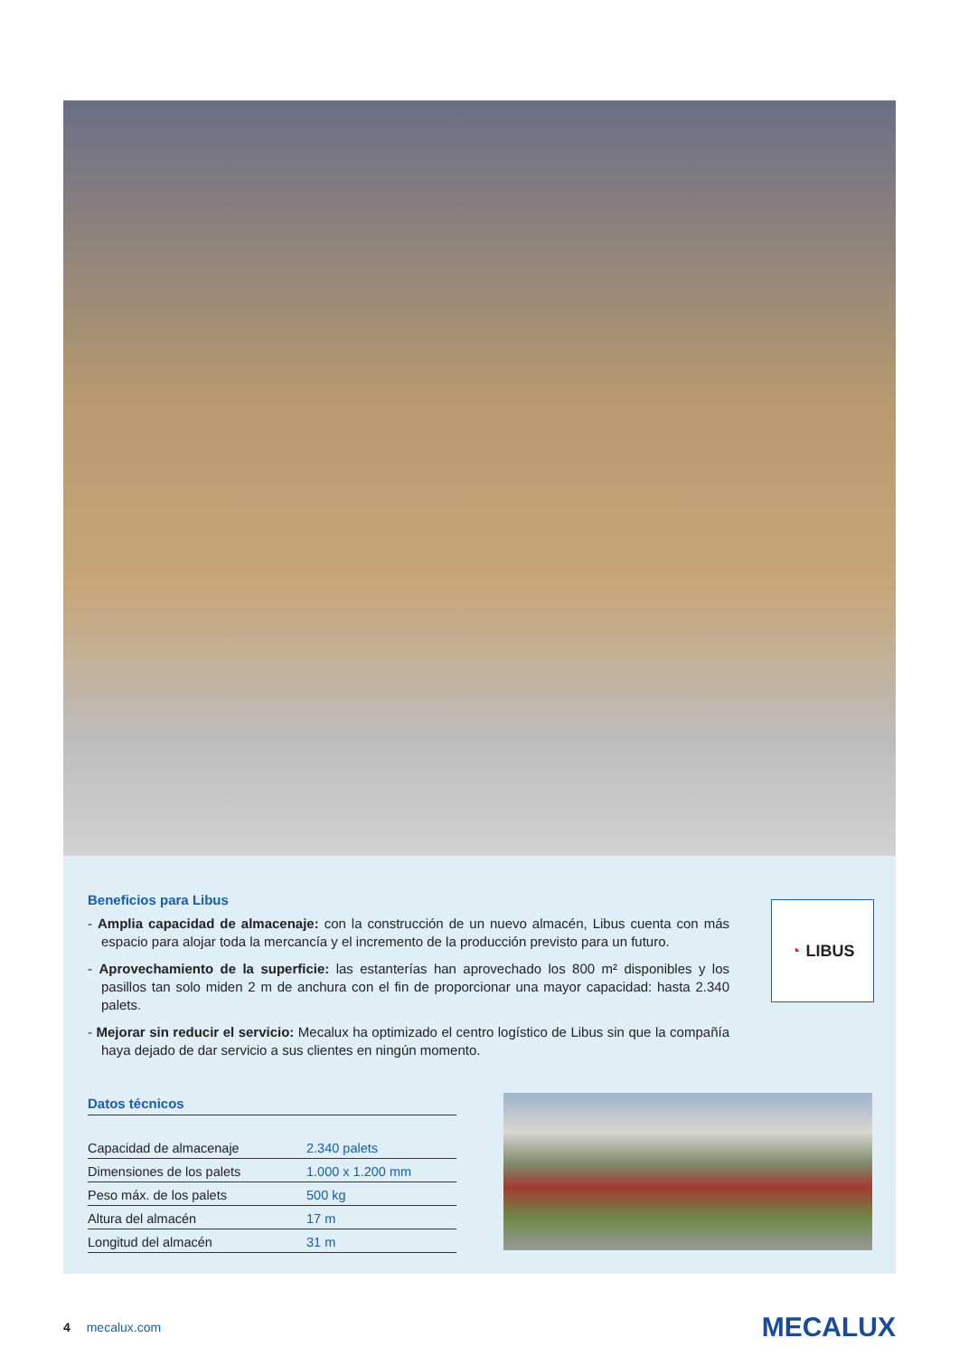Beneficios para Libus
- Amplia capacidad de almacenaje: con la construcción de un nuevo almacén, Libus cuenta con más espacio para alojar toda la mercancía y el incremento de la producción previsto para un futuro.
- Aprovechamiento de la superficie: las estanterías han aprovechado los 800 m² disponibles y los pasillos tan solo miden 2 m de anchura con el fin de proporcionar una mayor capacidad: hasta 2.340 palets.
- Mejorar sin reducir el servicio: Mecalux ha optimizado el centro logístico de Libus sin que la compañía haya dejado de dar servicio a sus clientes en ningún momento.
◔ LIBUS
Datos técnicos
| Capacidad de almacenaje | 2.340 palets |
| Dimensiones de los palets | 1.000 x 1.200 mm |
| Peso máx. de los palets | 500 kg |
| Altura del almacén | 17 m |
| Longitud del almacén | 31 m |
4 mecalux.com
MECALUX